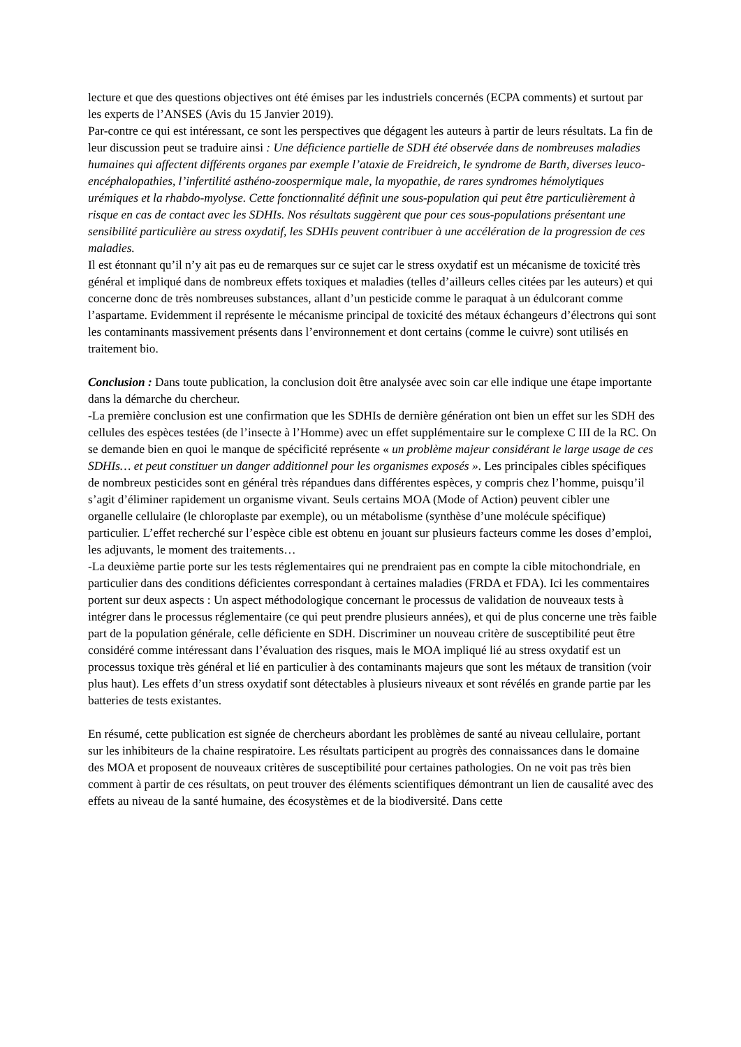lecture et que des questions objectives ont été émises par les industriels concernés (ECPA comments) et surtout par les experts de l’ANSES (Avis du 15 Janvier 2019).
Par-contre ce qui est intéressant, ce sont les perspectives que dégagent les auteurs à partir de leurs résultats. La fin de leur discussion peut se traduire ainsi : Une déficience partielle de SDH été observée dans de nombreuses maladies humaines qui affectent différents organes par exemple l’ataxie de Freidreich, le syndrome de Barth, diverses leuco-encéphalopathies, l’infertilité asthéno-zoospermique male, la myopathie, de rares syndromes hémolytiques urémiques et la rhabdo-myolyse. Cette fonctionnalité définit une sous-population qui peut être particulièrement à risque en cas de contact avec les SDHIs. Nos résultats suggèrent que pour ces sous-populations présentant une sensibilité particulière au stress oxydatif, les SDHIs peuvent contribuer à une accélération de la progression de ces maladies.
Il est étonnant qu’il n’y ait pas eu de remarques sur ce sujet car le stress oxydatif est un mécanisme de toxicité très général et impliqué dans de nombreux effets toxiques et maladies (telles d’ailleurs celles citées par les auteurs) et qui concerne donc de très nombreuses substances, allant d’un pesticide comme le paraquat à un édulcorant comme l’aspartame. Evidemment il représente le mécanisme principal de toxicité des métaux échangeurs d’électrons qui sont les contaminants massivement présents dans l’environnement et dont certains (comme le cuivre) sont utilisés en traitement bio.
Conclusion : Dans toute publication, la conclusion doit être analysée avec soin car elle indique une étape importante dans la démarche du chercheur.
-La première conclusion est une confirmation que les SDHIs de dernière génération ont bien un effet sur les SDH des cellules des espèces testées (de l’insecte à l’Homme) avec un effet supplémentaire sur le complexe C III de la RC. On se demande bien en quoi le manque de spécificité représente « un problème majeur considérant le large usage de ces SDHIs… et peut constituer un danger additionnel pour les organismes exposés ». Les principales cibles spécifiques de nombreux pesticides sont en général très répandues dans différentes espèces, y compris chez l’homme, puisqu’il s’agit d’éliminer rapidement un organisme vivant. Seuls certains MOA (Mode of Action) peuvent cibler une organelle cellulaire (le chloroplaste par exemple), ou un métabolisme (synthèse d’une molécule spécifique) particulier. L’effet recherché sur l’espèce cible est obtenu en jouant sur plusieurs facteurs comme les doses d’emploi, les adjuvants, le moment des traitements…
-La deuxième partie porte sur les tests réglementaires qui ne prendraient pas en compte la cible mitochondriale, en particulier dans des conditions déficientes correspondant à certaines maladies (FRDA et FDA). Ici les commentaires portent sur deux aspects : Un aspect méthodologique concernant le processus de validation de nouveaux tests à intégrer dans le processus réglementaire (ce qui peut prendre plusieurs années), et qui de plus concerne une très faible part de la population générale, celle déficiente en SDH. Discriminer un nouveau critère de susceptibilité peut être considéré comme intéressant dans l’évaluation des risques, mais le MOA impliqué lié au stress oxydatif est un processus toxique très général et lié en particulier à des contaminants majeurs que sont les métaux de transition (voir plus haut). Les effets d’un stress oxydatif sont détectables à plusieurs niveaux et sont révélés en grande partie par les batteries de tests existantes.
En résumé, cette publication est signée de chercheurs abordant les problèmes de santé au niveau cellulaire, portant sur les inhibiteurs de la chaine respiratoire. Les résultats participent au progrès des connaissances dans le domaine des MOA et proposent de nouveaux critères de susceptibilité pour certaines pathologies. On ne voit pas très bien comment à partir de ces résultats, on peut trouver des éléments scientifiques démontrant un lien de causalité avec des effets au niveau de la santé humaine, des écosystèmes et de la biodiversité. Dans cette